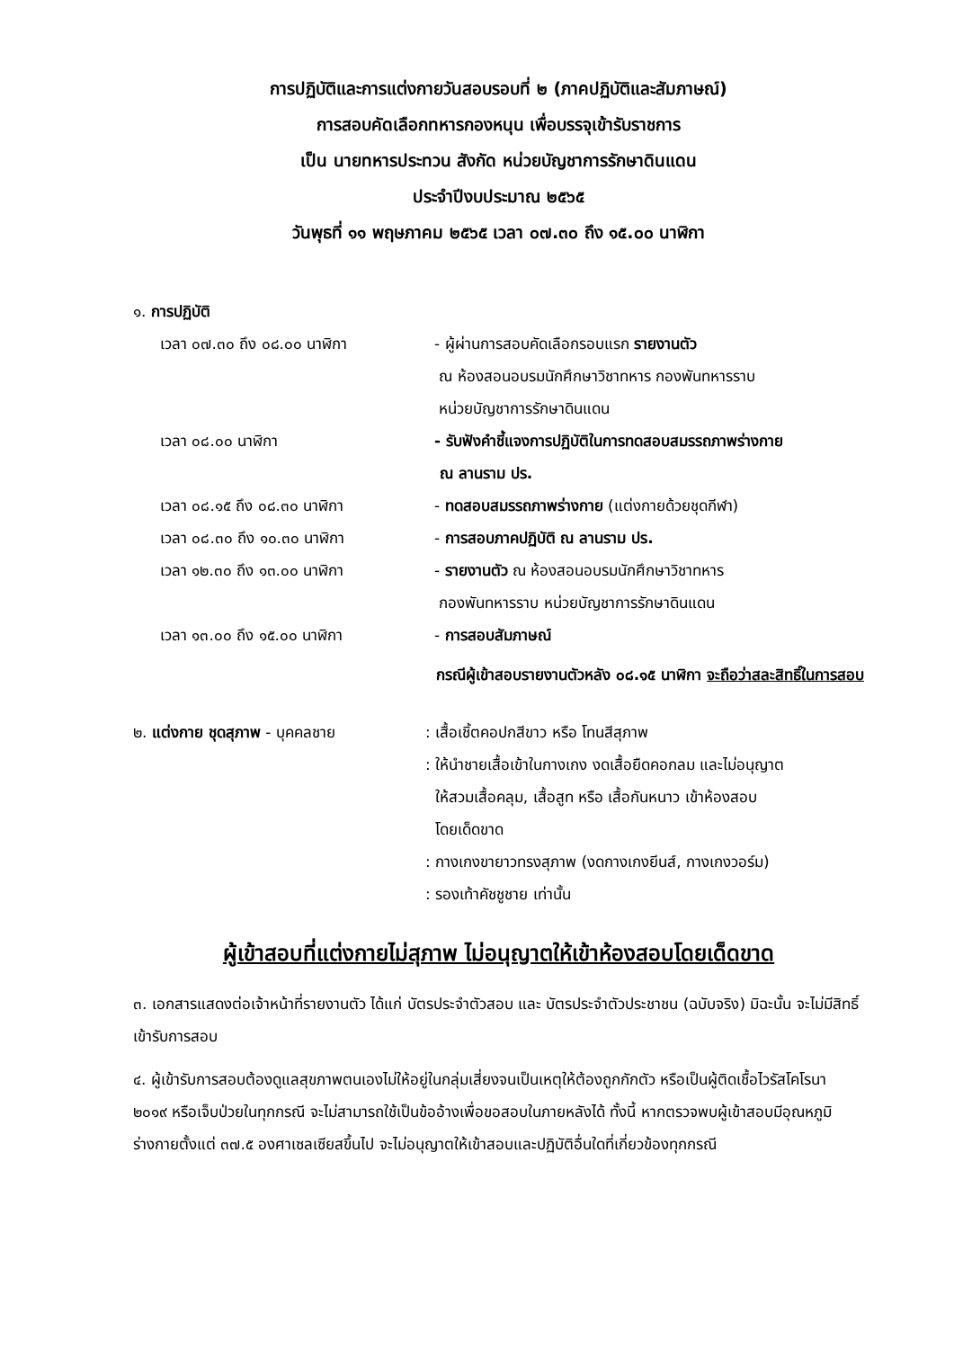การปฏิบัติและการแต่งกายวันสอบรอบที่ ๒ (ภาคปฏิบัติและสัมภาษณ์)
การสอบคัดเลือกทหารกองหนุน เพื่อบรรจุเข้ารับราชการ
เป็น นายทหารประทวน สังกัด หน่วยบัญชาการรักษาดินแดน
ประจำปีงบประมาณ ๒๕๖๕
วันพุธที่ ๑๑ พฤษภาคม ๒๕๖๕ เวลา ๐๗.๓๐ ถึง ๑๕.๐๐ นาฬิกา
๑. การปฏิบัติ
| เวลา ๐๗.๓๐ ถึง ๐๘.๐๐ นาฬิกา | - ผู้ผ่านการสอบคัดเลือกรอบแรก รายงานตัว ณ ห้องสอนอบรมนักศึกษาวิชาทหาร กองพันทหารราบ หน่วยบัญชาการรักษาดินแดน |
| เวลา ๐๘.๐๐ นาฬิกา | - รับฟังคำชี้แจงการปฏิบัติในการทดสอบสมรรถภาพร่างกาย ณ ลานราม ปร. |
| เวลา ๐๘.๑๕ ถึง ๐๘.๓๐ นาฬิกา | - ทดสอบสมรรถภาพร่างกาย (แต่งกายด้วยชุดกีฬา) |
| เวลา ๐๘.๓๐ ถึง ๑๐.๓๐ นาฬิกา | - การสอบภาคปฏิบัติ ณ ลานราม ปร. |
| เวลา ๑๒.๓๐ ถึง ๑๓.๐๐ นาฬิกา | - รายงานตัว ณ ห้องสอนอบรมนักศึกษาวิชาทหาร กองพันทหารราบ หน่วยบัญชาการรักษาดินแดน |
| เวลา ๑๓.๐๐ ถึง ๑๕.๐๐ นาฬิกา | - การสอบสัมภาษณ์ |
กรณีผู้เข้าสอบรายงานตัวหลัง ๐๘.๑๕ นาฬิกา จะถือว่าสละสิทธิ์ในการสอบ
| ๒. แต่งกาย ชุดสุภาพ - บุคคลชาย | : เสื้อเชิ้ตคอปกสีขาว หรือ โทนสีสุภาพ : ให้นำชายเสื้อเข้าในกางเกง งดเสื้อยืดคอกลม และไม่อนุญาต ให้สวมเสื้อคลุม, เสื้อสูท หรือ เสื้อกันหนาว เข้าห้องสอบ โดยเด็ดขาด : กางเกงขายาวทรงสุภาพ (งดกางเกงยีนส์, กางเกงวอร์ม) : รองเท้าคัชชูชาย เท่านั้น |
ผู้เข้าสอบที่แต่งกายไม่สุภาพ ไม่อนุญาตให้เข้าห้องสอบโดยเด็ดขาด
๓. เอกสารแสดงต่อเจ้าหน้าที่รายงานตัว ได้แก่ บัตรประจำตัวสอบ และ บัตรประจำตัวประชาชน (ฉบับจริง) มิฉะนั้น จะไม่มีสิทธิ์เข้ารับการสอบ
๔. ผู้เข้ารับการสอบต้องดูแลสุขภาพตนเองไม่ให้อยู่ในกลุ่มเสี่ยงจนเป็นเหตุให้ต้องถูกกักตัว หรือเป็นผู้ติดเชื้อไวรัสโคโรนา ๒๐๑๙ หรือเจ็บป่วยในทุกกรณี จะไม่สามารถใช้เป็นข้ออ้างเพื่อขอสอบในภายหลังได้ ทั้งนี้ หากตรวจพบผู้เข้าสอบมีอุณหภูมิร่างกายตั้งแต่ ๓๗.๕ องศาเซลเซียสขึ้นไป จะไม่อนุญาตให้เข้าสอบและปฏิบัติอื่นใดที่เกี่ยวข้องทุกกรณี